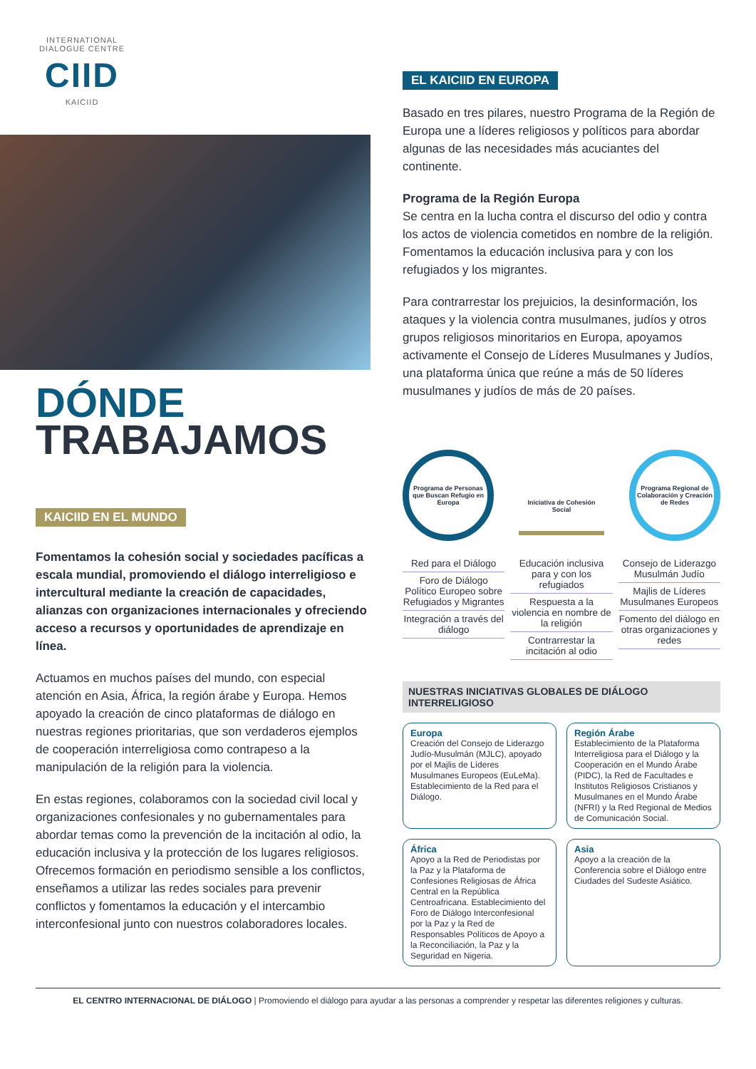INTERNATIONAL
DIALOGUE CENTRE
CIID
KAICIID
DÓNDE
TRABAJAMOS
KAICIID EN EL MUNDO
Fomentamos la cohesión social y sociedades pacíficas a escala mundial, promoviendo el diálogo interreligioso e intercultural mediante la creación de capacidades, alianzas con organizaciones internacionales y ofreciendo acceso a recursos y oportunidades de aprendizaje en línea.
Actuamos en muchos países del mundo, con especial atención en Asia, África, la región árabe y Europa. Hemos apoyado la creación de cinco plataformas de diálogo en nuestras regiones prioritarias, que son verdaderos ejemplos de cooperación interreligiosa como contrapeso a la manipulación de la religión para la violencia.
En estas regiones, colaboramos con la sociedad civil local y organizaciones confesionales y no gubernamentales para abordar temas como la prevención de la incitación al odio, la educación inclusiva y la protección de los lugares religiosos. Ofrecemos formación en periodismo sensible a los conflictos, enseñamos a utilizar las redes sociales para prevenir conflictos y fomentamos la educación y el intercambio interconfesional junto con nuestros colaboradores locales.
EL KAICIID EN EUROPA
Basado en tres pilares, nuestro Programa de la Región de Europa une a líderes religiosos y políticos para abordar algunas de las necesidades más acuciantes del continente.
Programa de la Región Europa
Se centra en la lucha contra el discurso del odio y contra los actos de violencia cometidos en nombre de la religión. Fomentamos la educación inclusiva para y con los refugiados y los migrantes.
Para contrarrestar los prejuicios, la desinformación, los ataques y la violencia contra musulmanes, judíos y otros grupos religiosos minoritarios en Europa, apoyamos activamente el Consejo de Líderes Musulmanes y Judíos, una plataforma única que reúne a más de 50 líderes musulmanes y judíos de más de 20 países.
Programa de Personas que Buscan Refugio en Europa
Iniciativa de Cohesión Social
Programa Regional de Colaboración y Creación de Redes
Red para el Diálogo
Foro de Diálogo Político Europeo sobre Refugiados y Migrantes
Integración a través del diálogo
Educación inclusiva para y con los refugiados
Respuesta a la violencia en nombre de la religión
Contrarrestar la incitación al odio
Consejo de Liderazgo Musulmán Judío
Majlis de Líderes Musulmanes Europeos
Fomento del diálogo en otras organizaciones y redes
NUESTRAS INICIATIVAS GLOBALES DE DIÁLOGO INTERRELIGIOSO
Europa
Creación del Consejo de Liderazgo Judío-Musulmán (MJLC), apoyado por el Majlis de Líderes Musulmanes Europeos (EuLeMa). Establecimiento de la Red para el Diálogo.
Región Árabe
Establecimiento de la Plataforma Interreligiosa para el Diálogo y la Cooperación en el Mundo Árabe (PIDC), la Red de Facultades e Institutos Religiosos Cristianos y Musulmanes en el Mundo Árabe (NFRI) y la Red Regional de Medios de Comunicación Social.
África
Apoyo a la Red de Periodistas por la Paz y la Plataforma de Confesiones Religiosas de África Central en la República Centroafricana. Establecimiento del Foro de Diálogo Interconfesional por la Paz y la Red de Responsables Políticos de Apoyo a la Reconciliación, la Paz y la Seguridad en Nigeria.
Asia
Apoyo a la creación de la Conferencia sobre el Diálogo entre Ciudades del Sudeste Asiático.
EL CENTRO INTERNACIONAL DE DIÁLOGO | Promoviendo el diálogo para ayudar a las personas a comprender y respetar las diferentes religiones y culturas.